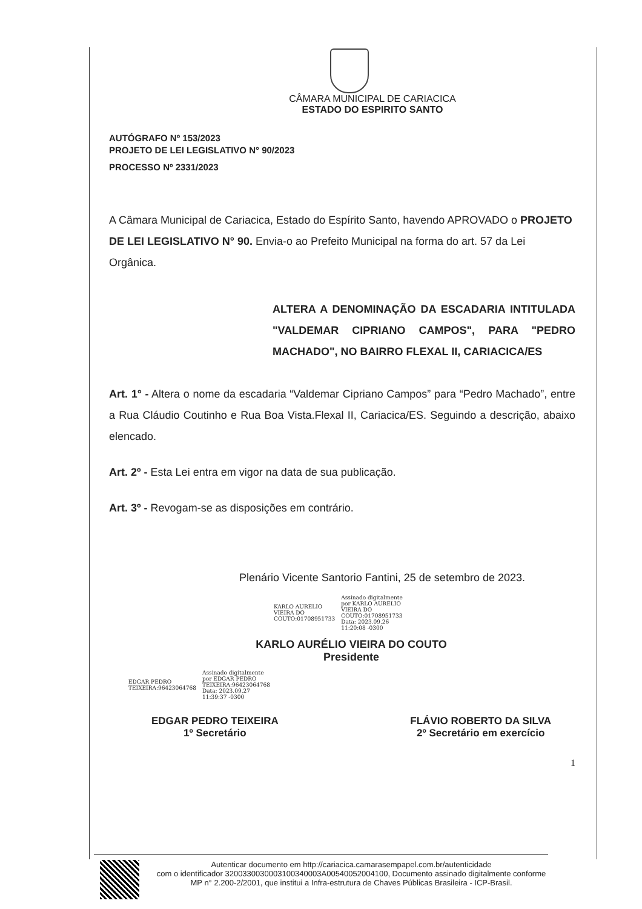CÂMARA MUNICIPAL DE CARIACICA
ESTADO DO ESPIRITO SANTO
AUTÓGRAFO Nº 153/2023
PROJETO DE LEI LEGISLATIVO N° 90/2023
PROCESSO Nº 2331/2023
A Câmara Municipal de Cariacica, Estado do Espírito Santo, havendo APROVADO o PROJETO DE LEI LEGISLATIVO N° 90. Envia-o ao Prefeito Municipal na forma do art. 57 da Lei Orgânica.
ALTERA A DENOMINAÇÃO DA ESCADARIA INTITULADA "VALDEMAR CIPRIANO CAMPOS", PARA "PEDRO MACHADO", NO BAIRRO FLEXAL II, CARIACICA/ES
Art. 1° - Altera o nome da escadaria “Valdemar Cipriano Campos” para “Pedro Machado”, entre a Rua Cláudio Coutinho e Rua Boa Vista.Flexal II, Cariacica/ES. Seguindo a descrição, abaixo elencado.
Art. 2º - Esta Lei entra em vigor na data de sua publicação.
Art. 3º - Revogam-se as disposições em contrário.
Plenário Vicente Santorio Fantini, 25 de setembro de 2023.
KARLO AURELIO
VIEIRA DO
COUTO:01708951733
Assinado digitalmente
por KARLO AURELIO
VIEIRA DO
COUTO:01708951733
Data: 2023.09.26
11:20:08 -0300
KARLO AURÉLIO VIEIRA DO COUTO
Presidente
EDGAR PEDRO
TEIXEIRA:96423064768
Assinado digitalmente
por EDGAR PEDRO
TEIXEIRA:96423064768
Data: 2023.09.27
11:39:37 -0300
EDGAR PEDRO TEIXEIRA
1º Secretário
FLÁVIO ROBERTO DA SILVA
2º Secretário em exercício
1
Autenticar documento em http://cariacica.camarasempapel.com.br/autenticidade
com o identificador 3200330030003100340003A00540052004100, Documento assinado digitalmente conforme MP n° 2.200-2/2001, que institui a Infra-estrutura de Chaves Públicas Brasileira - ICP-Brasil.